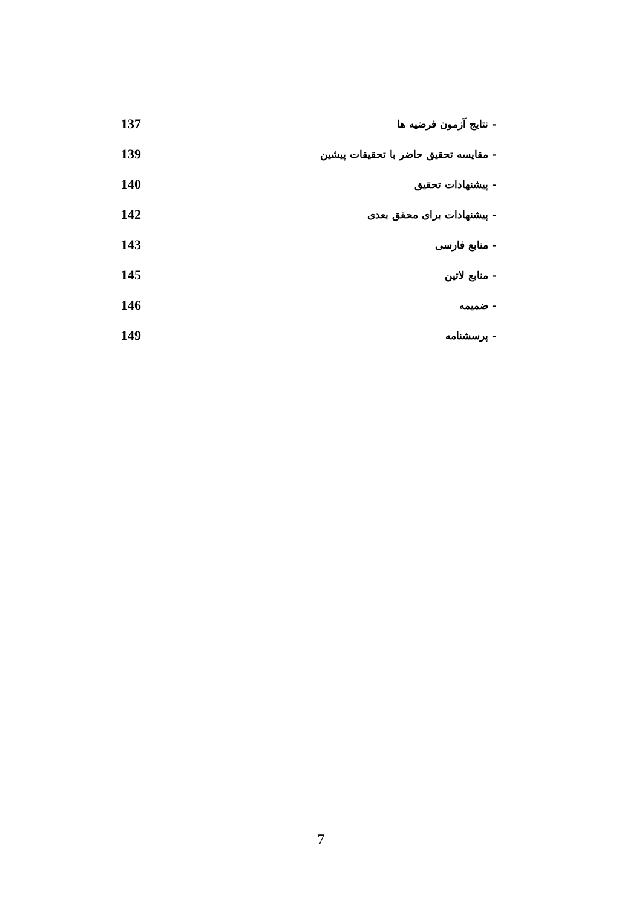- نتایج آزمون فرضیه ها 137
- مقایسه تحقیق حاضر با تحقیقات پیشین 139
- پیشنهادات تحقیق 140
- پیشنهادات برای محقق بعدی 142
- منابع فارسی 143
- منابع لاتین 145
- ضمیمه 146
- پرسشنامه 149
7